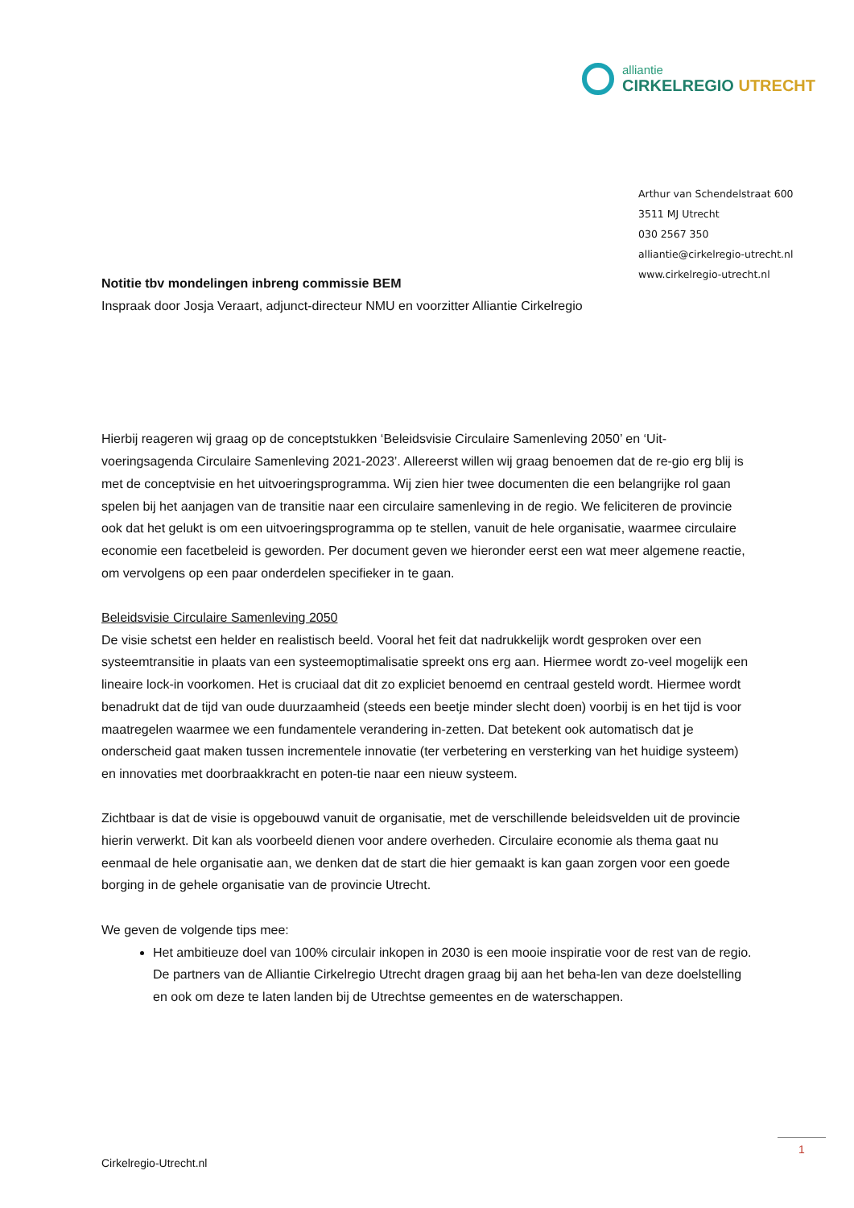alliantie
CIRKELREGIO UTRECHT
Arthur van Schendelstraat 600
3511 MJ Utrecht
030 2567 350
alliantie@cirkelregio-utrecht.nl
www.cirkelregio-utrecht.nl
Notitie tbv mondelingen inbreng commissie BEM
Inspraak door Josja Veraart, adjunct-directeur NMU en voorzitter Alliantie Cirkelregio
Hierbij reageren wij graag op de conceptstukken ‘Beleidsvisie Circulaire Samenleving 2050’ en ‘Uit-voeringsagenda Circulaire Samenleving 2021-2023’. Allereerst willen wij graag benoemen dat de re-gio erg blij is met de conceptvisie en het uitvoeringsprogramma. Wij zien hier twee documenten die een belangrijke rol gaan spelen bij het aanjagen van de transitie naar een circulaire samenleving in de regio. We feliciteren de provincie ook dat het gelukt is om een uitvoeringsprogramma op te stellen, vanuit de hele organisatie, waarmee circulaire economie een facetbeleid is geworden. Per document geven we hieronder eerst een wat meer algemene reactie, om vervolgens op een paar onderdelen specifieker in te gaan.
Beleidsvisie Circulaire Samenleving 2050
De visie schetst een helder en realistisch beeld. Vooral het feit dat nadrukkelijk wordt gesproken over een systeemtransitie in plaats van een systeemoptimalisatie spreekt ons erg aan. Hiermee wordt zo-veel mogelijk een lineaire lock-in voorkomen. Het is cruciaal dat dit zo expliciet benoemd en centraal gesteld wordt. Hiermee wordt benadrukt dat de tijd van oude duurzaamheid (steeds een beetje minder slecht doen) voorbij is en het tijd is voor maatregelen waarmee we een fundamentele verandering in-zetten. Dat betekent ook automatisch dat je onderscheid gaat maken tussen incrementele innovatie (ter verbetering en versterking van het huidige systeem) en innovaties met doorbraakkracht en poten-tie naar een nieuw systeem.
Zichtbaar is dat de visie is opgebouwd vanuit de organisatie, met de verschillende beleidsvelden uit de provincie hierin verwerkt. Dit kan als voorbeeld dienen voor andere overheden. Circulaire economie als thema gaat nu eenmaal de hele organisatie aan, we denken dat de start die hier gemaakt is kan gaan zorgen voor een goede borging in de gehele organisatie van de provincie Utrecht.
We geven de volgende tips mee:
Het ambitieuze doel van 100% circulair inkopen in 2030 is een mooie inspiratie voor de rest van de regio. De partners van de Alliantie Cirkelregio Utrecht dragen graag bij aan het beha-len van deze doelstelling en ook om deze te laten landen bij de Utrechtse gemeentes en de waterschappen.
1
Cirkelregio-Utrecht.nl